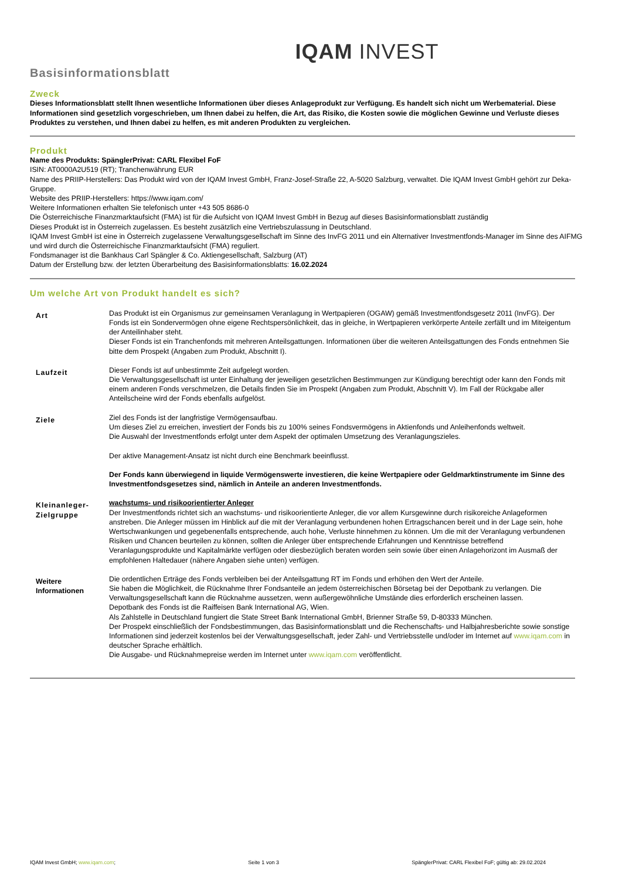IQAM INVEST
Basisinformationsblatt
Zweck
Dieses Informationsblatt stellt Ihnen wesentliche Informationen über dieses Anlageprodukt zur Verfügung. Es handelt sich nicht um Werbematerial. Diese Informationen sind gesetzlich vorgeschrieben, um Ihnen dabei zu helfen, die Art, das Risiko, die Kosten sowie die möglichen Gewinne und Verluste dieses Produktes zu verstehen, und Ihnen dabei zu helfen, es mit anderen Produkten zu vergleichen.
Produkt
Name des Produkts: SpänglerPrivat: CARL Flexibel FoF
ISIN: AT0000A2U519 (RT); Tranchenwährung EUR
Name des PRIIP-Herstellers: Das Produkt wird von der IQAM Invest GmbH, Franz-Josef-Straße 22, A-5020 Salzburg, verwaltet. Die IQAM Invest GmbH gehört zur Deka-Gruppe.
Website des PRIIP-Herstellers: https://www.iqam.com/
Weitere Informationen erhalten Sie telefonisch unter +43 505 8686-0
Die Österreichische Finanzmarktaufsicht (FMA) ist für die Aufsicht von IQAM Invest GmbH in Bezug auf dieses Basisinformationsblatt zuständig
Dieses Produkt ist in Österreich zugelassen. Es besteht zusätzlich eine Vertriebszulassung in Deutschland.
IQAM Invest GmbH ist eine in Österreich zugelassene Verwaltungsgesellschaft im Sinne des InvFG 2011 und ein Alternativer Investmentfonds-Manager im Sinne des AIFMG und wird durch die Österreichische Finanzmarktaufsicht (FMA) reguliert.
Fondsmanager ist die Bankhaus Carl Spängler & Co. Aktiengesellschaft, Salzburg (AT)
Datum der Erstellung bzw. der letzten Überarbeitung des Basisinformationsblatts: 16.02.2024
Um welche Art von Produkt handelt es sich?
| Art | Das Produkt ist ein Organismus zur gemeinsamen Veranlagung in Wertpapieren (OGAW) gemäß Investmentfondsgesetz 2011 (InvFG). Der Fonds ist ein Sondervermögen ohne eigene Rechtspersönlichkeit, das in gleiche, in Wertpapieren verkörperte Anteile zerfällt und im Miteigentum der Anteilinhaber steht. Dieser Fonds ist ein Tranchenfonds mit mehreren Anteilsgattungen. Informationen über die weiteren Anteilsgattungen des Fonds entnehmen Sie bitte dem Prospekt (Angaben zum Produkt, Abschnitt I). |
| Laufzeit | Dieser Fonds ist auf unbestimmte Zeit aufgelegt worden. Die Verwaltungsgesellschaft ist unter Einhaltung der jeweiligen gesetzlichen Bestimmungen zur Kündigung berechtigt oder kann den Fonds mit einem anderen Fonds verschmelzen, die Details finden Sie im Prospekt (Angaben zum Produkt, Abschnitt V). Im Fall der Rückgabe aller Anteilscheine wird der Fonds ebenfalls aufgelöst. |
| Ziele | Ziel des Fonds ist der langfristige Vermögensaufbau. Um dieses Ziel zu erreichen, investiert der Fonds bis zu 100% seines Fondsvermögens in Aktienfonds und Anleihenfonds weltweit. Die Auswahl der Investmentfonds erfolgt unter dem Aspekt der optimalen Umsetzung des Veranlagungszieles. Der aktive Management-Ansatz ist nicht durch eine Benchmark beeinflusst. Der Fonds kann überwiegend in liquide Vermögenswerte investieren, die keine Wertpapiere oder Geldmarktinstrumente im Sinne des Investmentfondsgesetzes sind, nämlich in Anteile an anderen Investmentfonds. |
| Kleinanleger-Zielgruppe | wachstums- und risikoorientierter Anleger Der Investmentfonds richtet sich an wachstums- und risikoorientierte Anleger, die vor allem Kursgewinne durch risikoreiche Anlageformen anstreben. Die Anleger müssen im Hinblick auf die mit der Veranlagung verbundenen hohen Ertragschancen bereit und in der Lage sein, hohe Wertschwankungen und gegebenenfalls entsprechende, auch hohe, Verluste hinnehmen zu können. Um die mit der Veranlagung verbundenen Risiken und Chancen beurteilen zu können, sollten die Anleger über entsprechende Erfahrungen und Kenntnisse betreffend Veranlagungsprodukte und Kapitalmärkte verfügen oder diesbezüglich beraten worden sein sowie über einen Anlagehorizont im Ausmaß der empfohlenen Haltedauer (nähere Angaben siehe unten) verfügen. |
| Weitere Informationen | Die ordentlichen Erträge des Fonds verbleiben bei der Anteilsgattung RT im Fonds und erhöhen den Wert der Anteile. Sie haben die Möglichkeit, die Rücknahme Ihrer Fondsanteile an jedem österreichischen Börsetag bei der Depotbank zu verlangen. Die Verwaltungsgesellschaft kann die Rücknahme aussetzen, wenn außergewöhnliche Umstände dies erforderlich erscheinen lassen. Depotbank des Fonds ist die Raiffeisen Bank International AG, Wien. Als Zahlstelle in Deutschland fungiert die State Street Bank International GmbH, Brienner Straße 59, D-80333 München. Der Prospekt einschließlich der Fondsbestimmungen, das Basisinformationsblatt und die Rechenschafts- und Halbjahresberichte sowie sonstige Informationen sind jederzeit kostenlos bei der Verwaltungsgesellschaft, jeder Zahl- und Vertriebsstelle und/oder im Internet auf www.iqam.com in deutscher Sprache erhältlich. Die Ausgabe- und Rücknahmepreise werden im Internet unter www.iqam.com veröffentlicht. |
IQAM Invest GmbH; www.iqam.com; Seite 1 von 3 SpänglerPrivat: CARL Flexibel FoF; gültig ab: 29.02.2024